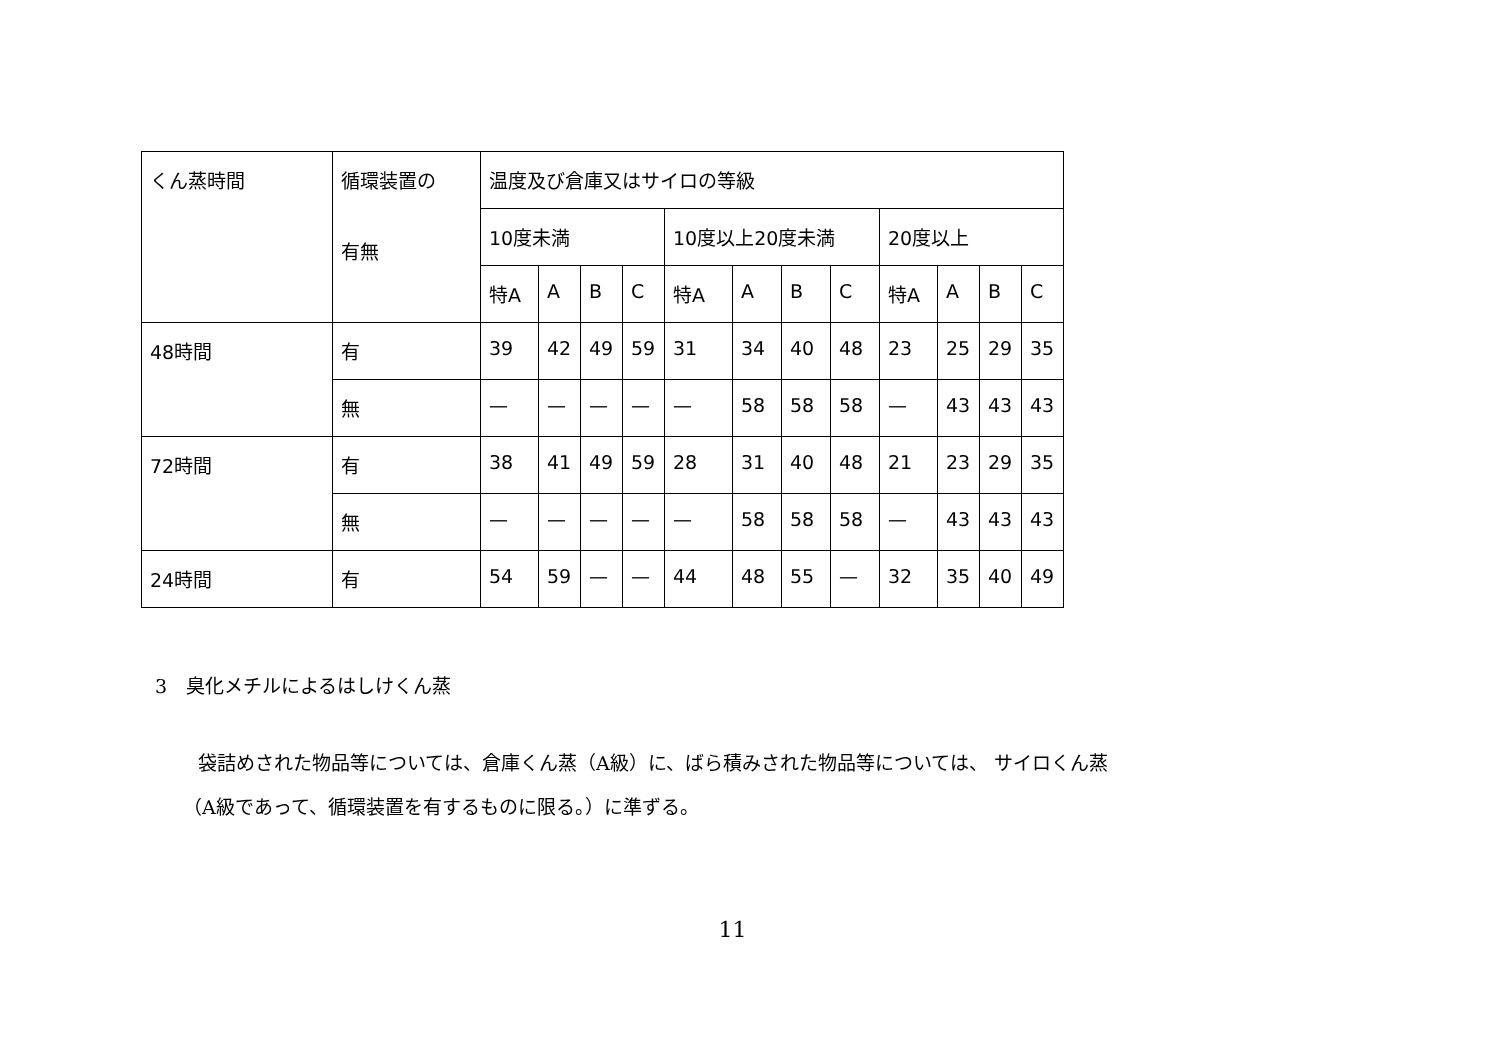| くん蒸時間 | 循環装置の 有無 | 温度及び倉庫又はサイロの等級 | | | | | | | | | | | |
| --- | --- | --- | --- | --- | --- | --- | --- | --- | --- | --- | --- | --- | --- |
| | | 10度未満 | | | | 10度以上20度未満 | | | | 20度以上 | | | |
| | | 特A | A | B | C | 特A | A | B | C | 特A | A | B | C |
| 48時間 | 有 | 39 | 42 | 49 | 59 | 31 | 34 | 40 | 48 | 23 | 25 | 29 | 35 |
| | 無 | — | — | — | — | — | 58 | 58 | 58 | — | 43 | 43 | 43 |
| 72時間 | 有 | 38 | 41 | 49 | 59 | 28 | 31 | 40 | 48 | 21 | 23 | 29 | 35 |
| | 無 | — | — | — | — | — | 58 | 58 | 58 | — | 43 | 43 | 43 |
| 24時間 | 有 | 54 | 59 | — | — | 44 | 48 | 55 | — | 32 | 35 | 40 | 49 |
3　臭化メチルによるはしけくん蒸
袋詰めされた物品等については、倉庫くん蒸（A級）に、ばら積みされた物品等については、 サイロくん蒸
（A級であって、循環装置を有するものに限る。）に準ずる。
11